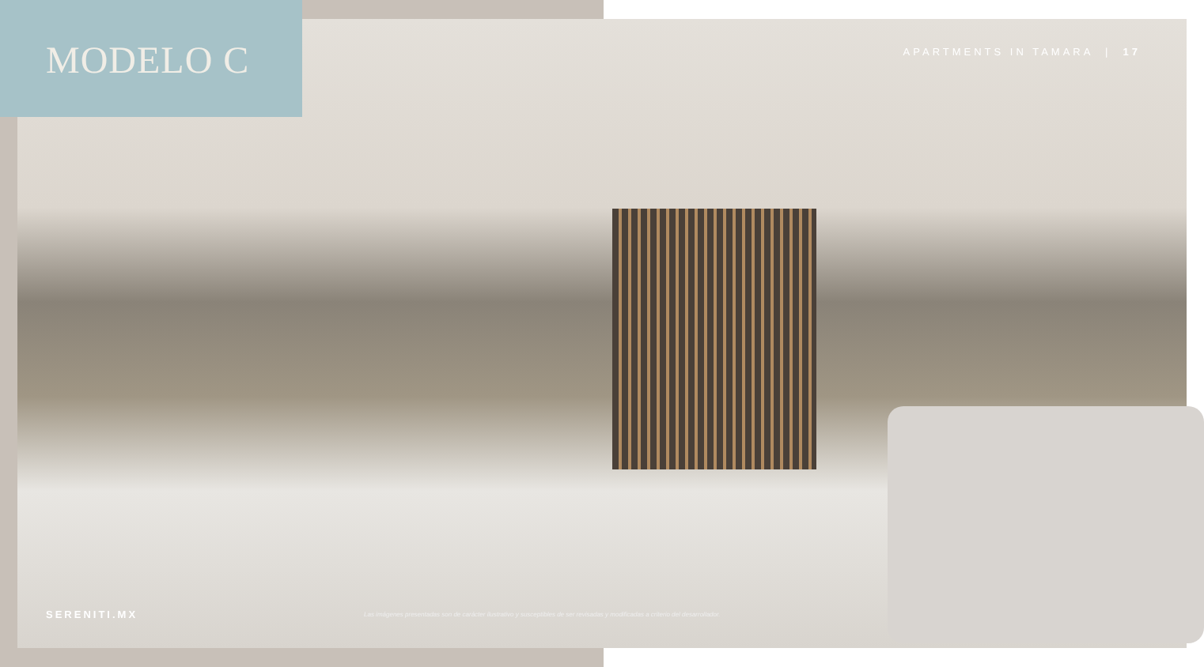MODELO C
APARTMENTS IN TAMARA | 17
SERENITI.MX Las imágenes presentadas son de carácter ilustrativo y susceptibles de ser revisadas y modificadas a criterio del desarrollador.